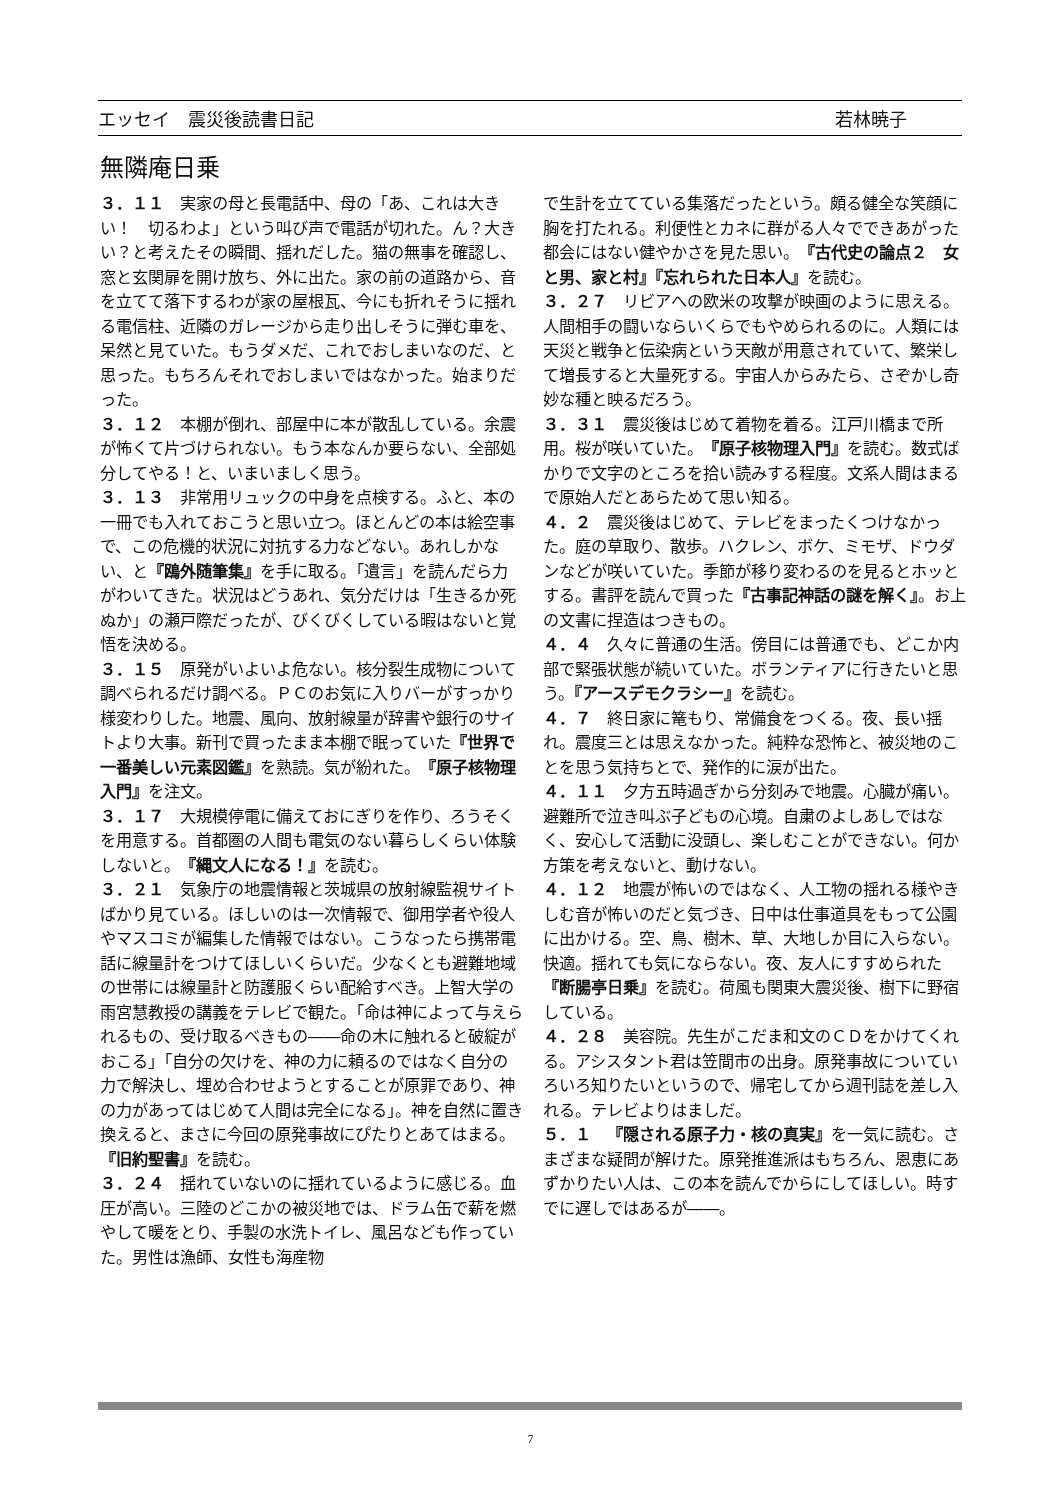エッセイ　震災後読書日記 若林暁子
無隣庵日乗
３．１１　実家の母と長電話中、母の「あ、これは大きい！　切るわよ」という叫び声で電話が切れた。ん？大きい？と考えたその瞬間、揺れだした。猫の無事を確認し、窓と玄関扉を開け放ち、外に出た。家の前の道路から、音を立てて落下するわが家の屋根瓦、今にも折れそうに揺れる電信柱、近隣のガレージから走り出しそうに弾む車を、呆然と見ていた。もうダメだ、これでおしまいなのだ、と思った。もちろんそれでおしまいではなかった。始まりだった。
３．１２　本棚が倒れ、部屋中に本が散乱している。余震が怖くて片づけられない。もう本なんか要らない、全部処分してやる！と、いまいましく思う。
３．１３　非常用リュックの中身を点検する。ふと、本の一冊でも入れておこうと思い立つ。ほとんどの本は絵空事で、この危機的状況に対抗する力などない。あれしかない、と『鴎外随筆集』を手に取る。「遺言」を読んだら力がわいてきた。状況はどうあれ、気分だけは「生きるか死ぬか」の瀬戸際だったが、びくびくしている暇はないと覚悟を決める。
３．１５　原発がいよいよ危ない。核分裂生成物について調べられるだけ調べる。ＰＣのお気に入りバーがすっかり様変わりした。地震、風向、放射線量が辞書や銀行のサイトより大事。新刊で買ったまま本棚で眠っていた『世界で一番美しい元素図鑑』を熟読。気が紛れた。『原子核物理入門』を注文。
３．１７　大規模停電に備えておにぎりを作り、ろうそくを用意する。首都圏の人間も電気のない暮らしくらい体験しないと。『縄文人になる！』を読む。
３．２１　気象庁の地震情報と茨城県の放射線監視サイトばかり見ている。ほしいのは一次情報で、御用学者や役人やマスコミが編集した情報ではない。こうなったら携帯電話に線量計をつけてほしいくらいだ。少なくとも避難地域の世帯には線量計と防護服くらい配給すべき。上智大学の雨宮慧教授の講義をテレビで観た。「命は神によって与えられるもの、受け取るべきもの――命の木に触れると破綻がおこる」「自分の欠けを、神の力に頼るのではなく自分の力で解決し、埋め合わせようとすることが原罪であり、神の力があってはじめて人間は完全になる」。神を自然に置き換えると、まさに今回の原発事故にぴたりとあてはまる。『旧約聖書』を読む。
３．２４　揺れていないのに揺れているように感じる。血圧が高い。三陸のどこかの被災地では、ドラム缶で薪を燃やして暖をとり、手製の水洗トイレ、風呂なども作っていた。男性は漁師、女性も海産物
で生計を立てている集落だったという。頗る健全な笑顔に胸を打たれる。利便性とカネに群がる人々でできあがった都会にはない健やかさを見た思い。『古代史の論点２　女と男、家と村』『忘れられた日本人』を読む。
３．２７　リビアへの欧米の攻撃が映画のように思える。人間相手の闘いならいくらでもやめられるのに。人類には天災と戦争と伝染病という天敵が用意されていて、繁栄して増長すると大量死する。宇宙人からみたら、さぞかし奇妙な種と映るだろう。
３．３１　震災後はじめて着物を着る。江戸川橋まで所用。桜が咲いていた。『原子核物理入門』を読む。数式ばかりで文字のところを拾い読みする程度。文系人間はまるで原始人だとあらためて思い知る。
４．２　震災後はじめて、テレビをまったくつけなかった。庭の草取り、散歩。ハクレン、ボケ、ミモザ、ドウダンなどが咲いていた。季節が移り変わるのを見るとホッとする。書評を読んで買った『古事記神話の謎を解く』。お上の文書に捏造はつきもの。
４．４　久々に普通の生活。傍目には普通でも、どこか内部で緊張状態が続いていた。ボランティアに行きたいと思う。『アースデモクラシー』を読む。
４．７　終日家に篭もり、常備食をつくる。夜、長い揺れ。震度三とは思えなかった。純粋な恐怖と、被災地のことを思う気持ちとで、発作的に涙が出た。
４．１１　夕方五時過ぎから分刻みで地震。心臓が痛い。避難所で泣き叫ぶ子どもの心境。自粛のよしあしではなく、安心して活動に没頭し、楽しむことができない。何か方策を考えないと、動けない。
４．１２　地震が怖いのではなく、人工物の揺れる様やきしむ音が怖いのだと気づき、日中は仕事道具をもって公園に出かける。空、鳥、樹木、草、大地しか目に入らない。快適。揺れても気にならない。夜、友人にすすめられた『断腸亭日乗』を読む。荷風も関東大震災後、樹下に野宿している。
４．２８　美容院。先生がこだま和文のＣＤをかけてくれる。アシスタント君は笠間市の出身。原発事故についていろいろ知りたいというので、帰宅してから週刊誌を差し入れる。テレビよりはましだ。
５．１　『隠される原子力・核の真実』を一気に読む。さまざまな疑問が解けた。原発推進派はもちろん、恩恵にあずかりたい人は、この本を読んでからにしてほしい。時すでに遅しではあるが――。
7